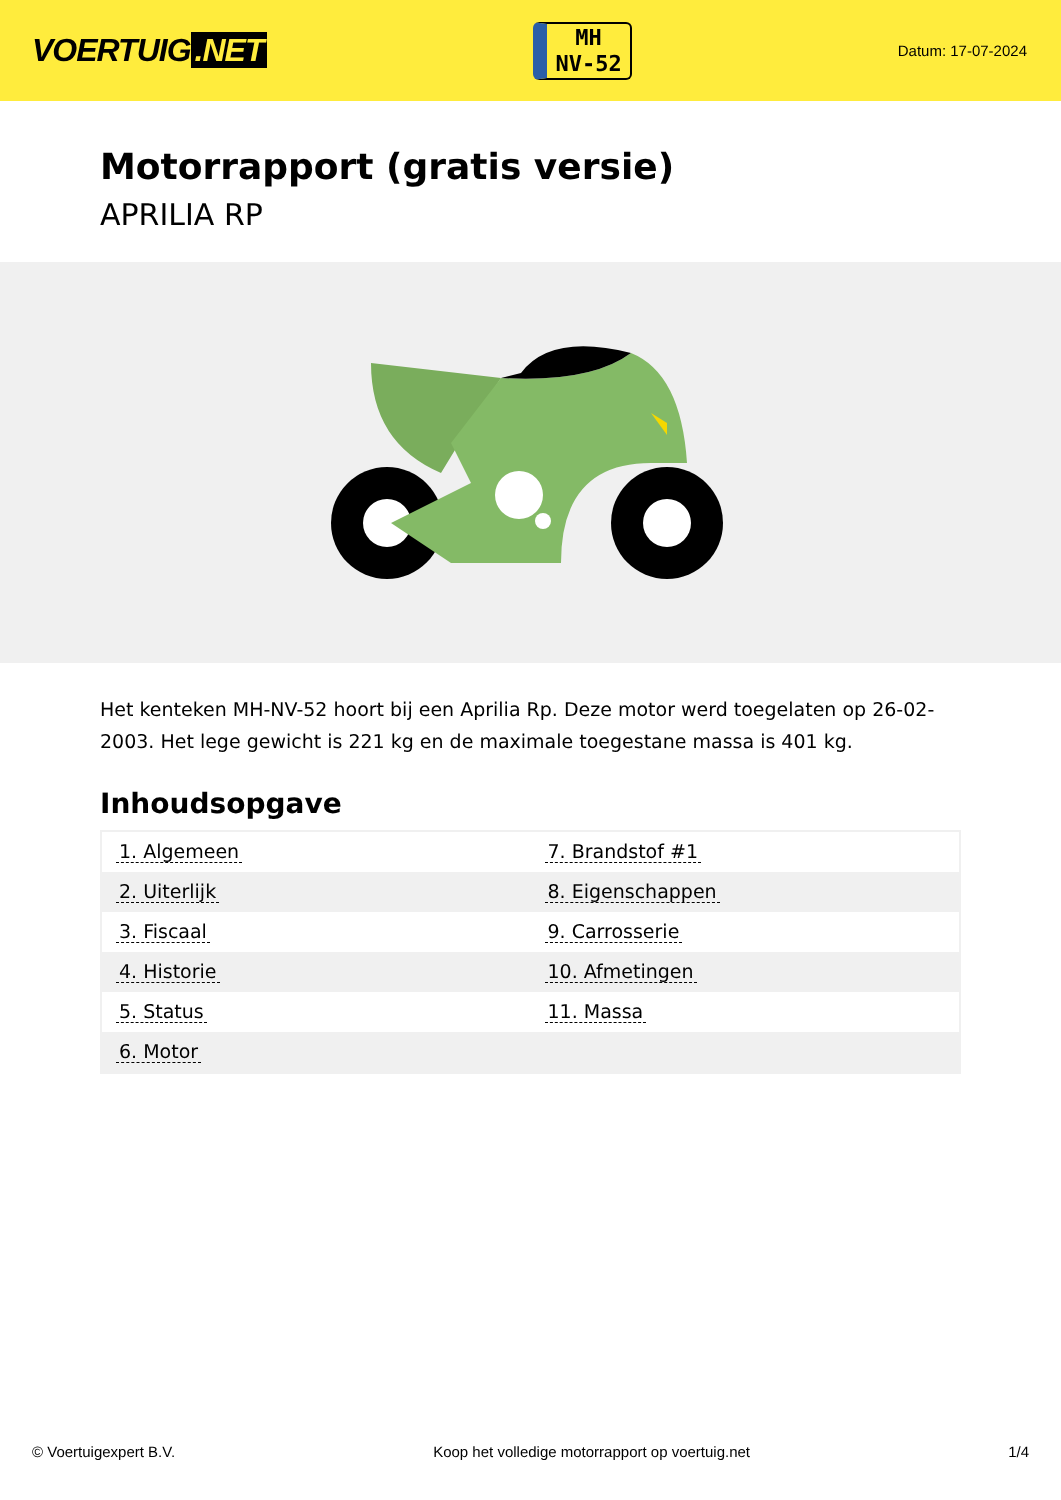VOERTUIG.NET
MH
NV-52
Datum: 17-07-2024
Motorrapport (gratis versie)
APRILIA RP
Het kenteken MH-NV-52 hoort bij een Aprilia Rp. Deze motor werd toegelaten op 26-02-2003. Het lege gewicht is 221 kg en de maximale toegestane massa is 401 kg.
Inhoudsopgave
| 1. Algemeen | 7. Brandstof #1 |
| 2. Uiterlijk | 8. Eigenschappen |
| 3. Fiscaal | 9. Carrosserie |
| 4. Historie | 10. Afmetingen |
| 5. Status | 11. Massa |
| 6. Motor | |
© Voertuigexpert B.V. Koop het volledige motorrapport op voertuig.net 1/4